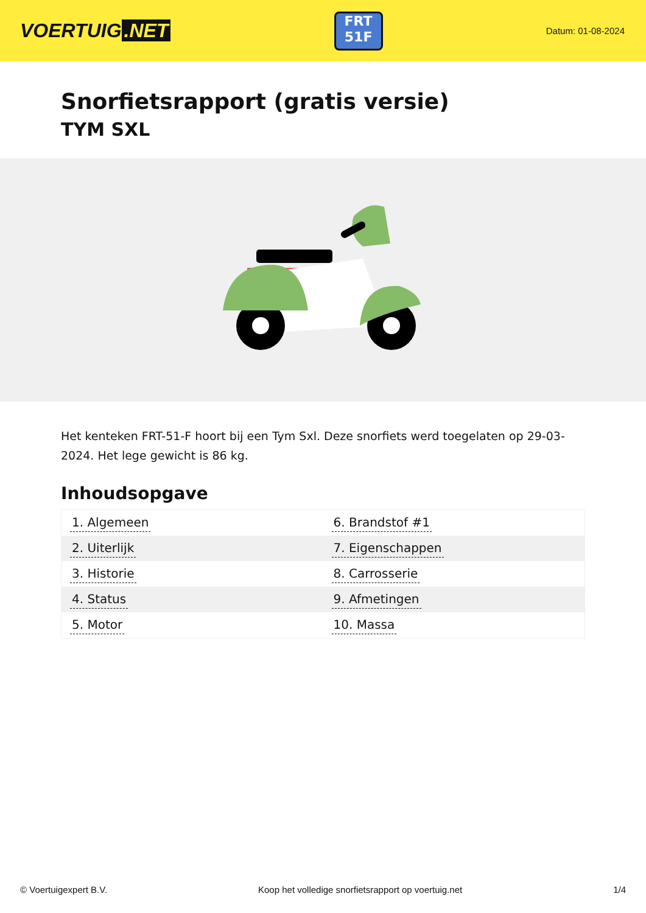VOERTUIG.NET
FRT
51F
Datum: 01-08-2024
Snorfietsrapport (gratis versie)
TYM SXL
Het kenteken FRT-51-F hoort bij een Tym Sxl. Deze snorfiets werd toegelaten op 29-03-2024. Het lege gewicht is 86 kg.
Inhoudsopgave
| 1. Algemeen | 6. Brandstof #1 |
| 2. Uiterlijk | 7. Eigenschappen |
| 3. Historie | 8. Carrosserie |
| 4. Status | 9. Afmetingen |
| 5. Motor | 10. Massa |
© Voertuigexpert B.V. Koop het volledige snorfietsrapport op voertuig.net 1/4